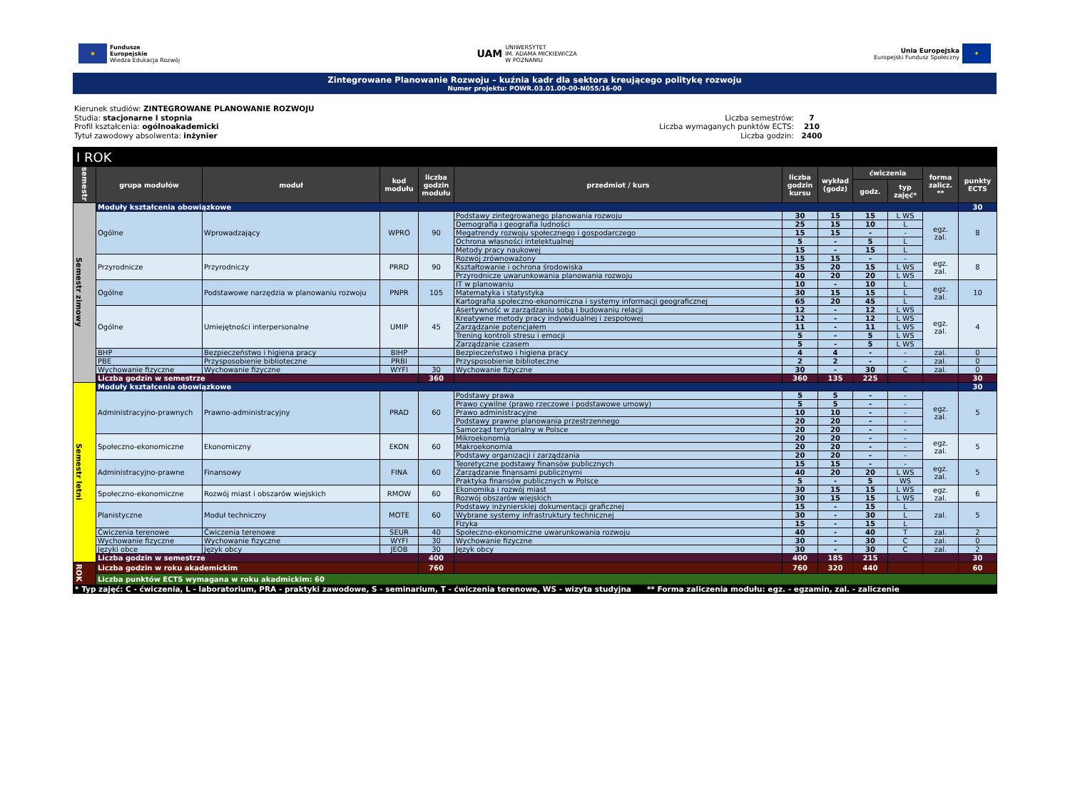★
Fundusze
Europejskie
Wiedza Edukacja Rozwój
UAM
UNIWERSYTET
IM. ADAMA MICKIEWICZA
W POZNANIU
Unia Europejska
Europejski Fundusz Społeczny
✦
Zintegrowane Planowanie Rozwoju – kuźnia kadr dla sektora kreującego politykę rozwoju
Numer projektu: POWR.03.01.00-00-N055/16-00
Kierunek studiów: ZINTEGROWANE PLANOWANIE ROZWOJU
Studia: stacjonarne I stopnia
Profil kształcenia: ogólnoakademicki
Tytuł zawodowy absolwenta: inżynier
Liczba semestrów: 7 Liczba wymaganych punktów ECTS: 210 Liczba godzin: 2400
| I ROK | | | | | | | | | | | |
| --- | --- | --- | --- | --- | --- | --- | --- | --- | --- | --- | --- |
| semestr | grupa modułów | moduł | kod modułu | liczba godzin modułu | przedmiot / kurs | liczba godzin kursu | wykład (godz) | ćwiczenia | | forma zalicz. ** | punkty ECTS |
| | | | | | | | | godz. | typ zajęć* | | |
| Semestr zimowy | Moduły kształcenia obowiązkowe | | | | | | | | | | 30 |
| | Ogólne | Wprowadzający | WPRO | 90 | Podstawy zintegrowanego planowania rozwoju | 30 | 15 | 15 | L WS | egz. zal. | 8 |
| | | | | | Demografia i geografia ludności | 25 | 15 | 10 | L | | |
| | | | | | Megatrendy rozwoju społecznego i gospodarczego | 15 | 15 | - | - | | |
| | | | | | Ochrona własności intelektualnej | 5 | - | 5 | L | | |
| | | | | | Metody pracy naukowej | 15 | - | 15 | L | | |
| | Przyrodnicze | Przyrodniczy | PRRD | 90 | Rozwój zrównoważony | 15 | 15 | - | - | egz. zal. | 8 |
| | | | | | Kształtowanie i ochrona środowiska | 35 | 20 | 15 | L WS | | |
| | | | | | Przyrodnicze uwarunkowania planowania rozwoju | 40 | 20 | 20 | L WS | | |
| | Ogólne | Podstawowe narzędzia w planowaniu rozwoju | PNPR | 105 | IT w planowaniu | 10 | - | 10 | L | egz. zal. | 10 |
| | | | | | Matematyka i statystyka | 30 | 15 | 15 | L | | |
| | | | | | Kartografia społeczno-ekonomiczna i systemy informacji geograficznej | 65 | 20 | 45 | L | | |
| | Ogólne | Umiejętności interpersonalne | UMIP | 45 | Asertywność w zarządzaniu sobą i budowaniu relacji | 12 | - | 12 | L WS | egz. zal. | 4 |
| | | | | | Kreatywne metody pracy indywidualnej i zespołowej | 12 | - | 12 | L WS | | |
| | | | | | Zarządzanie potencjałem | 11 | - | 11 | L WS | | |
| | | | | | Trening kontroli stresu i emocji | 5 | - | 5 | L WS | | |
| | | | | | Zarządzanie czasem | 5 | - | 5 | L WS | | |
| | BHP | Bezpieczeństwo i higiena pracy | BIHP | | Bezpieczeństwo i higiena pracy | 4 | 4 | - | - | zal. | 0 |
| | PBE | Przysposobienie biblioteczne | PRBI | | Przysposobienie biblioteczne | 2 | 2 | - | - | zal. | 0 |
| | Wychowanie fizyczne | Wychowanie fizyczne | WYFI | 30 | Wychowanie fizyczne | 30 | - | 30 | C | zal. | 0 |
| | Liczba godzin w semestrze | | | 360 | | 360 | 135 | 225 | | | 30 |
| Semestr letni | Moduły kształcenia obowiązkowe | | | | | | | | | | 30 |
| | Administracyjno-prawnych | Prawno-administracyjny | PRAD | 60 | Podstawy prawa | 5 | 5 | - | - | egz. zal. | 5 |
| | | | | | Prawo cywilne (prawo rzeczowe i podstawowe umowy) | 5 | 5 | - | - | | |
| | | | | | Prawo administracyjne | 10 | 10 | - | - | | |
| | | | | | Podstawy prawne planowania przestrzennego | 20 | 20 | - | - | | |
| | | | | | Samorząd terytorialny w Polsce | 20 | 20 | - | - | | |
| | Społeczno-ekonomiczne | Ekonomiczny | EKON | 60 | Mikroekonomia | 20 | 20 | - | - | egz. zal. | 5 |
| | | | | | Makroekonomia | 20 | 20 | - | - | | |
| | | | | | Podstawy organizacji i zarządzania | 20 | 20 | - | - | | |
| | Administracyjno-prawne | Finansowy | FINA | 60 | Teoretyczne podstawy finansów publicznych | 15 | 15 | - | - | egz. zal. | 5 |
| | | | | | Zarządzanie finansami publicznymi | 40 | 20 | 20 | L WS | | |
| | | | | | Praktyka finansów publicznych w Polsce | 5 | - | 5 | WS | | |
| | Społeczno-ekonomiczne | Rozwój miast i obszarów wiejskich | RMOW | 60 | Ekonomika i rozwój miast | 30 | 15 | 15 | L WS | egz. zal. | 6 |
| | | | | | Rozwój obszarów wiejskich | 30 | 15 | 15 | L WS | | |
| | Planistyczne | Moduł techniczny | MOTE | 60 | Podstawy inżynierskiej dokumentacji graficznej | 15 | - | 15 | L | zal. | 5 |
| | | | | | Wybrane systemy infrastruktury technicznej | 30 | - | 30 | L | | |
| | | | | | Fizyka | 15 | - | 15 | L | | |
| | Ćwiczenia terenowe | Ćwiczenia terenowe | SEUR | 40 | Społeczno-ekonomiczne uwarunkowania rozwoju | 40 | - | 40 | T | zal. | 2 |
| | Wychowanie fizyczne | Wychowanie fizyczne | WYFI | 30 | Wychowanie fizyczne | 30 | - | 30 | C | zal. | 0 |
| | Języki obce | Język obcy | JEOB | 30 | Język obcy | 30 | - | 30 | C | zal. | 2 |
| | Liczba godzin w semestrze | | | 400 | | 400 | 185 | 215 | | | 30 |
| ROK | Liczba godzin w roku akademickim | | | 760 | | 760 | 320 | 440 | | | 60 |
| | Liczba punktów ECTS wymagana w roku akadmickim: 60 | | | | | | | | | | |
| * Typ zajęć: C - ćwiczenia, L - laboratorium, PRA - praktyki zawodowe, S - seminarium, T - ćwiczenia terenowe, WS - wizyta studyjna ** Forma zaliczenia modułu: egz. - egzamin, zal. - zaliczenie | | | | | | | | | | | |